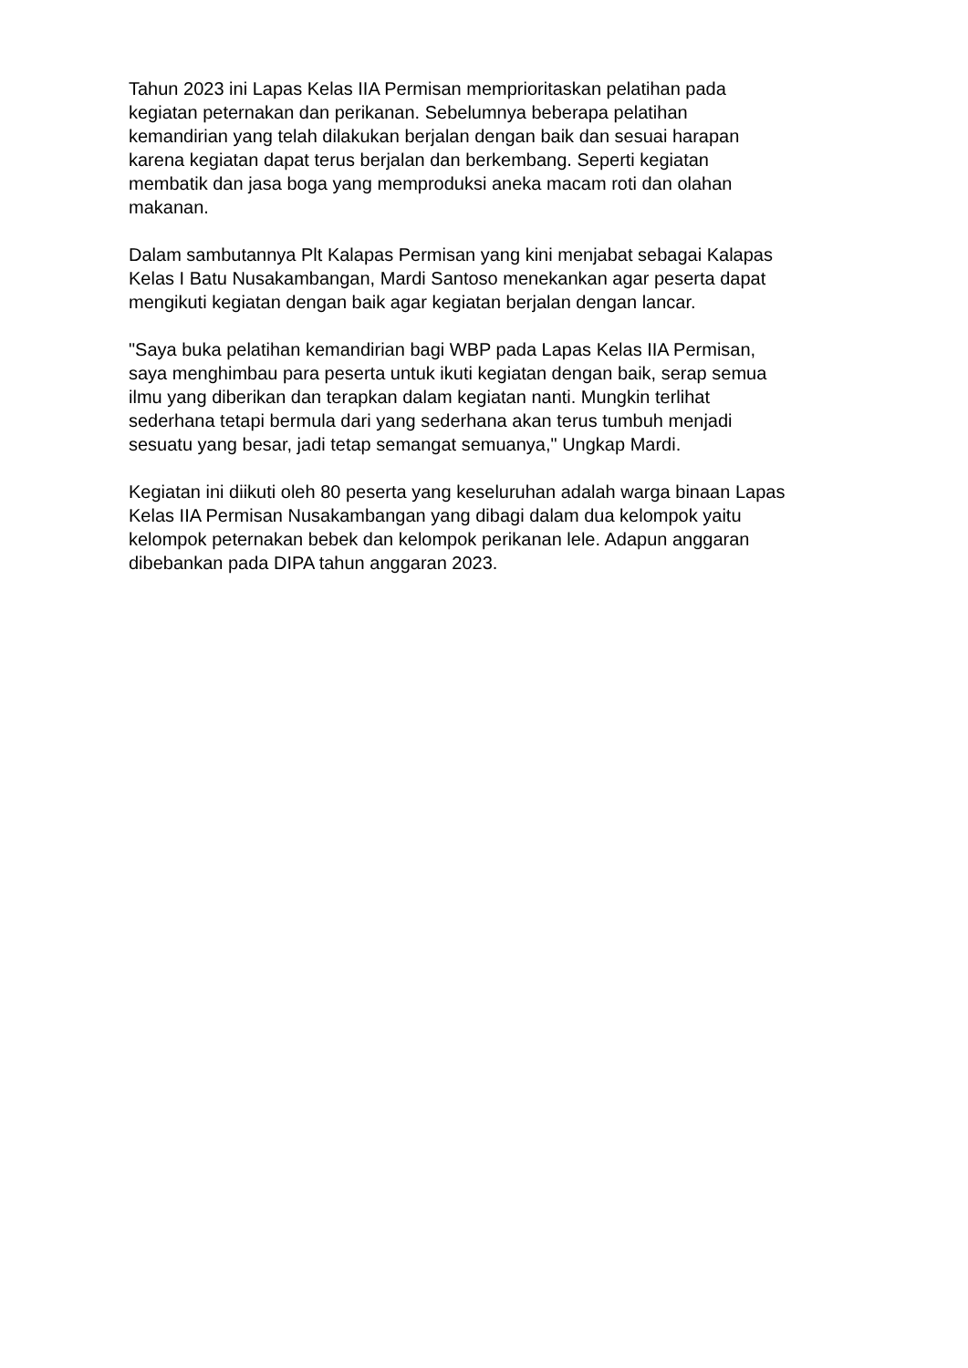Tahun 2023 ini Lapas Kelas IIA Permisan memprioritaskan pelatihan pada
kegiatan peternakan dan perikanan. Sebelumnya beberapa pelatihan
kemandirian yang telah dilakukan berjalan dengan baik dan sesuai harapan
karena kegiatan dapat terus berjalan dan berkembang. Seperti kegiatan
membatik dan jasa boga yang memproduksi aneka macam roti dan olahan
makanan.
Dalam sambutannya Plt Kalapas Permisan yang kini menjabat sebagai Kalapas
Kelas I Batu Nusakambangan, Mardi Santoso menekankan agar peserta dapat
mengikuti kegiatan dengan baik agar kegiatan berjalan dengan lancar.
"Saya buka pelatihan kemandirian bagi WBP pada Lapas Kelas IIA Permisan,
saya menghimbau para peserta untuk ikuti kegiatan dengan baik, serap semua
ilmu yang diberikan dan terapkan dalam kegiatan nanti. Mungkin terlihat
sederhana tetapi bermula dari yang sederhana akan terus tumbuh menjadi
sesuatu yang besar, jadi tetap semangat semuanya," Ungkap Mardi.
Kegiatan ini diikuti oleh 80 peserta yang keseluruhan adalah warga binaan Lapas
Kelas IIA Permisan Nusakambangan yang dibagi dalam dua kelompok yaitu
kelompok peternakan bebek dan kelompok perikanan lele. Adapun anggaran
dibebankan pada DIPA tahun anggaran 2023.